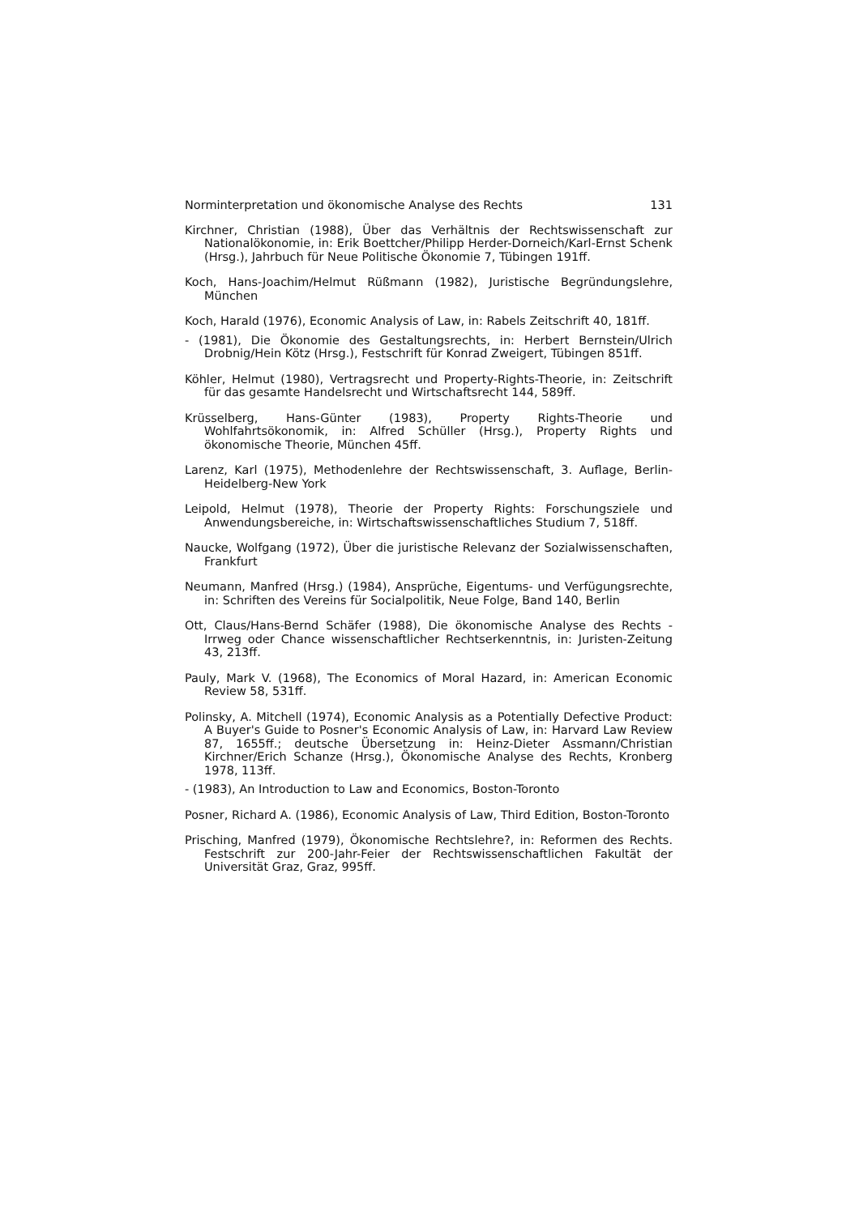Norminterpretation und ökonomische Analyse des Rechts 131
Kirchner, Christian (1988), Über das Verhältnis der Rechtswissenschaft zur Nationalökonomie, in: Erik Boettcher/Philipp Herder-Dorneich/Karl-Ernst Schenk (Hrsg.), Jahrbuch für Neue Politische Ökonomie 7, Tübingen 191ff.
Koch, Hans-Joachim/Helmut Rüßmann (1982), Juristische Begründungslehre, München
Koch, Harald (1976), Economic Analysis of Law, in: Rabels Zeitschrift 40, 181ff.
- (1981), Die Ökonomie des Gestaltungsrechts, in: Herbert Bernstein/Ulrich Drobnig/Hein Kötz (Hrsg.), Festschrift für Konrad Zweigert, Tübingen 851ff.
Köhler, Helmut (1980), Vertragsrecht und Property-Rights-Theorie, in: Zeitschrift für das gesamte Handelsrecht und Wirtschaftsrecht 144, 589ff.
Krüsselberg, Hans-Günter (1983), Property Rights-Theorie und Wohlfahrtsökonomik, in: Alfred Schüller (Hrsg.), Property Rights und ökonomische Theorie, München 45ff.
Larenz, Karl (1975), Methodenlehre der Rechtswissenschaft, 3. Auflage, Berlin-Heidelberg-New York
Leipold, Helmut (1978), Theorie der Property Rights: Forschungsziele und Anwendungsbereiche, in: Wirtschaftswissenschaftliches Studium 7, 518ff.
Naucke, Wolfgang (1972), Über die juristische Relevanz der Sozialwissenschaften, Frankfurt
Neumann, Manfred (Hrsg.) (1984), Ansprüche, Eigentums- und Verfügungsrechte, in: Schriften des Vereins für Socialpolitik, Neue Folge, Band 140, Berlin
Ott, Claus/Hans-Bernd Schäfer (1988), Die ökonomische Analyse des Rechts - Irrweg oder Chance wissenschaftlicher Rechtserkenntnis, in: Juristen-Zeitung 43, 213ff.
Pauly, Mark V. (1968), The Economics of Moral Hazard, in: American Economic Review 58, 531ff.
Polinsky, A. Mitchell (1974), Economic Analysis as a Potentially Defective Product: A Buyer's Guide to Posner's Economic Analysis of Law, in: Harvard Law Review 87, 1655ff.; deutsche Übersetzung in: Heinz-Dieter Assmann/Christian Kirchner/Erich Schanze (Hrsg.), Ökonomische Analyse des Rechts, Kronberg 1978, 113ff.
- (1983), An Introduction to Law and Economics, Boston-Toronto
Posner, Richard A. (1986), Economic Analysis of Law, Third Edition, Boston-Toronto
Prisching, Manfred (1979), Ökonomische Rechtslehre?, in: Reformen des Rechts. Festschrift zur 200-Jahr-Feier der Rechtswissenschaftlichen Fakultät der Universität Graz, Graz, 995ff.